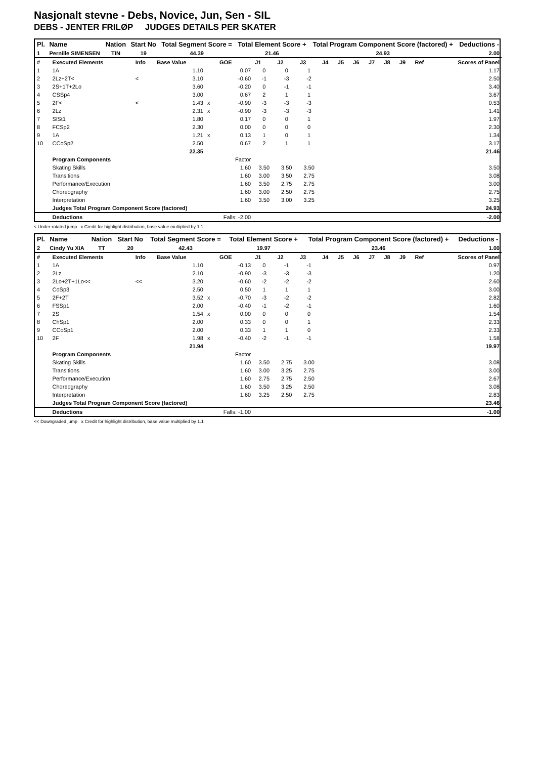Nasjonalt stevne - Debs, Novice, Jun, Sen - SIL
DEBS - JENTER FRILØP JUDGES DETAILS PER SKATER
| Pl. | Name | Nation | Start No | Total Segment Score = | Total Element Score + | Total Program Component Score (factored) + | Deductions - |
| --- | --- | --- | --- | --- | --- | --- | --- |
| 1 | Pernille SIMENSEN | TIN | 19 | 44.39 | 21.46 | 24.93 | 2.00 |
| # | Executed Elements | Info | Base Value | | GOE | J1 | J2 | J3 | J4 | J5 | J6 | J7 | J8 | J9 | Ref | Scores of Panel |
| 1 | 1A | | 1.10 | | 0.07 | 0 | 0 | 1 | | | | | | | | 1.17 |
| 2 | 2Lz+2T< | < | 3.10 | | -0.60 | -1 | -3 | -2 | | | | | | | | 2.50 |
| 3 | 2S+1T+2Lo | | 3.60 | | -0.20 | 0 | -1 | -1 | | | | | | | | 3.40 |
| 4 | CSSp4 | | 3.00 | | 0.67 | 2 | 1 | 1 | | | | | | | | 3.67 |
| 5 | 2F< | < | 1.43 | x | -0.90 | -3 | -3 | -3 | | | | | | | | 0.53 |
| 6 | 2Lz | | 2.31 | x | -0.90 | -3 | -3 | -3 | | | | | | | | 1.41 |
| 7 | SlSt1 | | 1.80 | | 0.17 | 0 | 0 | 1 | | | | | | | | 1.97 |
| 8 | FCSp2 | | 2.30 | | 0.00 | 0 | 0 | 0 | | | | | | | | 2.30 |
| 9 | 1A | | 1.21 | x | 0.13 | 1 | 0 | 1 | | | | | | | | 1.34 |
| 10 | CCoSp2 | | 2.50 | | 0.67 | 2 | 1 | 1 | | | | | | | | 3.17 |
| | | | 22.35 | | | | | | | | | | | | | 21.46 |
| | Program Components | | | | Factor | | | | | | | | | | | |
| | Skating Skills | | | | 1.60 | 3.50 | 3.50 | 3.50 | | | | | | | | 3.50 |
| | Transitions | | | | 1.60 | 3.00 | 3.50 | 2.75 | | | | | | | | 3.08 |
| | Performance/Execution | | | | 1.60 | 3.50 | 2.75 | 2.75 | | | | | | | | 3.00 |
| | Choreography | | | | 1.60 | 3.00 | 2.50 | 2.75 | | | | | | | | 2.75 |
| | Interpretation | | | | 1.60 | 3.50 | 3.00 | 3.25 | | | | | | | | 3.25 |
| | Judges Total Program Component Score (factored) | | | | | | | | | | | | | | | 24.93 |
| | Deductions | | | Falls: -2.00 | | | | | | | | | | | | -2.00 |
< Under-rotated jump x Credit for highlight distribution, base value multiplied by 1.1
| Pl. | Name | Nation | Start No | Total Segment Score = | Total Element Score + | Total Program Component Score (factored) + | Deductions - |
| --- | --- | --- | --- | --- | --- | --- | --- |
| 2 | Cindy Yu XIA | TT | 20 | 42.43 | 19.97 | 23.46 | 1.00 |
| # | Executed Elements | Info | Base Value | | GOE | J1 | J2 | J3 | J4 | J5 | J6 | J7 | J8 | J9 | Ref | Scores of Panel |
| 1 | 1A | | 1.10 | | -0.13 | 0 | -1 | -1 | | | | | | | | 0.97 |
| 2 | 2Lz | | 2.10 | | -0.90 | -3 | -3 | -3 | | | | | | | | 1.20 |
| 3 | 2Lo+2T+1Lo<< | << | 3.20 | | -0.60 | -2 | -2 | -2 | | | | | | | | 2.60 |
| 4 | CoSp3 | | 2.50 | | 0.50 | 1 | 1 | 1 | | | | | | | | 3.00 |
| 5 | 2F+2T | | 3.52 | x | -0.70 | -3 | -2 | -2 | | | | | | | | 2.82 |
| 6 | FSSp1 | | 2.00 | | -0.40 | -1 | -2 | -1 | | | | | | | | 1.60 |
| 7 | 2S | | 1.54 | x | 0.00 | 0 | 0 | 0 | | | | | | | | 1.54 |
| 8 | ChSp1 | | 2.00 | | 0.33 | 0 | 0 | 1 | | | | | | | | 2.33 |
| 9 | CCoSp1 | | 2.00 | | 0.33 | 1 | 1 | 0 | | | | | | | | 2.33 |
| 10 | 2F | | 1.98 | x | -0.40 | -2 | -1 | -1 | | | | | | | | 1.58 |
| | | | 21.94 | | | | | | | | | | | | | 19.97 |
| | Program Components | | | | Factor | | | | | | | | | | | |
| | Skating Skills | | | | 1.60 | 3.50 | 2.75 | 3.00 | | | | | | | | 3.08 |
| | Transitions | | | | 1.60 | 3.00 | 3.25 | 2.75 | | | | | | | | 3.00 |
| | Performance/Execution | | | | 1.60 | 2.75 | 2.75 | 2.50 | | | | | | | | 2.67 |
| | Choreography | | | | 1.60 | 3.50 | 3.25 | 2.50 | | | | | | | | 3.08 |
| | Interpretation | | | | 1.60 | 3.25 | 2.50 | 2.75 | | | | | | | | 2.83 |
| | Judges Total Program Component Score (factored) | | | | | | | | | | | | | | | 23.46 |
| | Deductions | | | Falls: -1.00 | | | | | | | | | | | | -1.00 |
<< Downgraded jump x Credit for highlight distribution, base value multiplied by 1.1